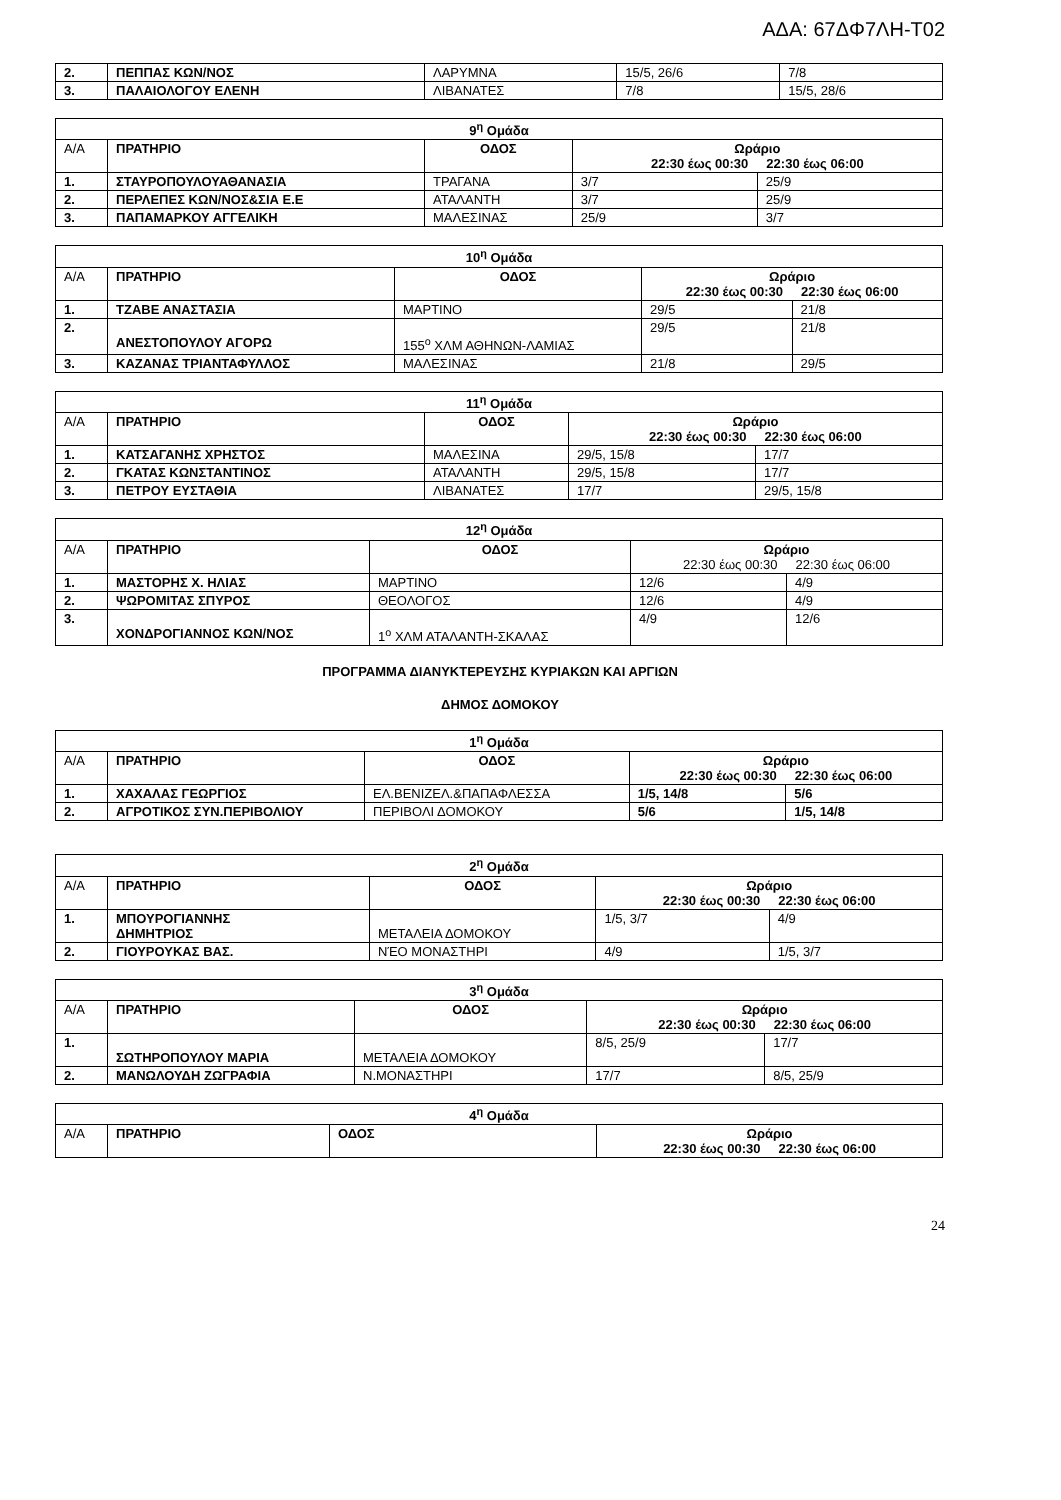ΑΔΑ: 67ΔΦ7ΛΗ-Τ02
| 2. | ΠΕΠΠΑΣ ΚΩΝ/ΝΟΣ | ΛΑΡΥΜΝΑ | 15/5, 26/6 | 7/8 |
| 3. | ΠΑΛΑΙΟΛΟΓΟΥ ΕΛΕΝΗ | ΛΙΒΑΝΑΤΕΣ | 7/8 | 15/5, 28/6 |
| 9<sup>η</sup> Ομάδα | | | | |
| Α/Α | ΠΡΑΤΗΡΙΟ | ΟΔΟΣ | Ωράριο 22:30 έως 00:30 22:30 έως 06:00 | |
| 1. | ΣΤΑΥΡΟΠΟΥΛΟΥΑΘΑΝΑΣΙΑ | ΤΡΑΓΑΝΑ | 3/7 | 25/9 |
| 2. | ΠΕΡΛΕΠΕΣ ΚΩΝ/ΝΟΣ&ΣΙΑ Ε.Ε | ΑΤΑΛΑΝΤΗ | 3/7 | 25/9 |
| 3. | ΠΑΠΑΜΑΡΚΟΥ ΑΓΓΕΛΙΚΗ | ΜΑΛΕΣΙΝΑΣ | 25/9 | 3/7 |
| 10<sup>η</sup> Ομάδα | | | | |
| Α/Α | ΠΡΑΤΗΡΙΟ | ΟΔΟΣ | Ωράριο 22:30 έως 00:30 22:30 έως 06:00 | |
| 1. | ΤΖΑΒΕ ΑΝΑΣΤΑΣΙΑ | ΜΑΡΤΙΝΟ | 29/5 | 21/8 |
| 2. | ΑΝΕΣΤΟΠΟΥΛΟΥ ΑΓΟΡΩ | 155<sup>ο</sup> ΧΛΜ ΑΘΗΝΩΝ-ΛΑΜΙΑΣ | 29/5 | 21/8 |
| 3. | ΚΑΖΑΝΑΣ ΤΡΙΑΝΤΑΦΥΛΛΟΣ | ΜΑΛΕΣΙΝΑΣ | 21/8 | 29/5 |
| 11<sup>η</sup> Ομάδα | | | | |
| Α/Α | ΠΡΑΤΗΡΙΟ | ΟΔΟΣ | Ωράριο 22:30 έως 00:30 22:30 έως 06:00 | |
| 1. | ΚΑΤΣΑΓΑΝΗΣ ΧΡΗΣΤΟΣ | ΜΑΛΕΣΙΝΑ | 29/5, 15/8 | 17/7 |
| 2. | ΓΚΑΤΑΣ ΚΩΝΣΤΑΝΤΙΝΟΣ | ΑΤΑΛΑΝΤΗ | 29/5, 15/8 | 17/7 |
| 3. | ΠΕΤΡΟΥ ΕΥΣΤΑΘΙΑ | ΛΙΒΑΝΑΤΕΣ | 17/7 | 29/5, 15/8 |
| 12<sup>η</sup> Ομάδα | | | | |
| Α/Α | ΠΡΑΤΗΡΙΟ | ΟΔΟΣ | Ωράριο 22:30 έως 00:30 22:30 έως 06:00 | |
| 1. | ΜΑΣΤΟΡΗΣ Χ. ΗΛΙΑΣ | ΜΑΡΤΙΝΟ | 12/6 | 4/9 |
| 2. | ΨΩΡΟΜΙΤΑΣ ΣΠΥΡΟΣ | ΘΕΟΛΟΓΟΣ | 12/6 | 4/9 |
| 3. | ΧΟΝΔΡΟΓΙΑΝΝΟΣ ΚΩΝ/ΝΟΣ | 1<sup>ο</sup> ΧΛΜ ΑΤΑΛΑΝΤΗ-ΣΚΑΛΑΣ | 4/9 | 12/6 |
ΠΡΟΓΡΑΜΜΑ ΔΙΑΝΥΚΤΕΡΕΥΣΗΣ ΚΥΡΙΑΚΩΝ ΚΑΙ ΑΡΓΙΩΝ
ΔΗΜΟΣ ΔΟΜΟΚΟΥ
| 1<sup>η</sup> Ομάδα | | | | |
| Α/Α | ΠΡΑΤΗΡΙΟ | ΟΔΟΣ | Ωράριο 22:30 έως 00:30 22:30 έως 06:00 | |
| 1. | ΧΑΧΑΛΑΣ ΓΕΩΡΓΙΟΣ | ΕΛ.ΒΕΝΙΖΕΛ.&ΠΑΠΑΦΛΕΣΣΑ | 1/5, 14/8 | 5/6 |
| 2. | ΑΓΡΟΤΙΚΟΣ ΣΥΝ.ΠΕΡΙΒΟΛΙΟΥ | ΠΕΡΙΒΟΛΙ ΔΟΜΟΚΟΥ | 5/6 | 1/5, 14/8 |
| 2<sup>η</sup> Ομάδα | | | | |
| Α/Α | ΠΡΑΤΗΡΙΟ | ΟΔΟΣ | Ωράριο 22:30 έως 00:30 22:30 έως 06:00 | |
| 1. | ΜΠΟΥΡΟΓΙΑΝΝΗΣ ΔΗΜΗΤΡΙΟΣ | ΜΕΤΑΛΕΙΑ ΔΟΜΟΚΟΥ | 1/5, 3/7 | 4/9 |
| 2. | ΓΙΟΥΡΟΥΚΑΣ ΒΑΣ. | ΝΈΟ ΜΟΝΑΣΤΗΡΙ | 4/9 | 1/5, 3/7 |
| 3<sup>η</sup> Ομάδα | | | | |
| Α/Α | ΠΡΑΤΗΡΙΟ | ΟΔΟΣ | Ωράριο 22:30 έως 00:30 22:30 έως 06:00 | |
| 1. | ΣΩΤΗΡΟΠΟΥΛΟΥ ΜΑΡΙΑ | ΜΕΤΑΛΕΙΑ ΔΟΜΟΚΟΥ | 8/5, 25/9 | 17/7 |
| 2. | ΜΑΝΩΛΟΥΔΗ ΖΩΓΡΑΦΙΑ | Ν.ΜΟΝΑΣΤΗΡΙ | 17/7 | 8/5, 25/9 |
| 4<sup>η</sup> Ομάδα | | | |
| Α/Α | ΠΡΑΤΗΡΙΟ | ΟΔΟΣ | Ωράριο 22:30 έως 00:30 22:30 έως 06:00 |
24